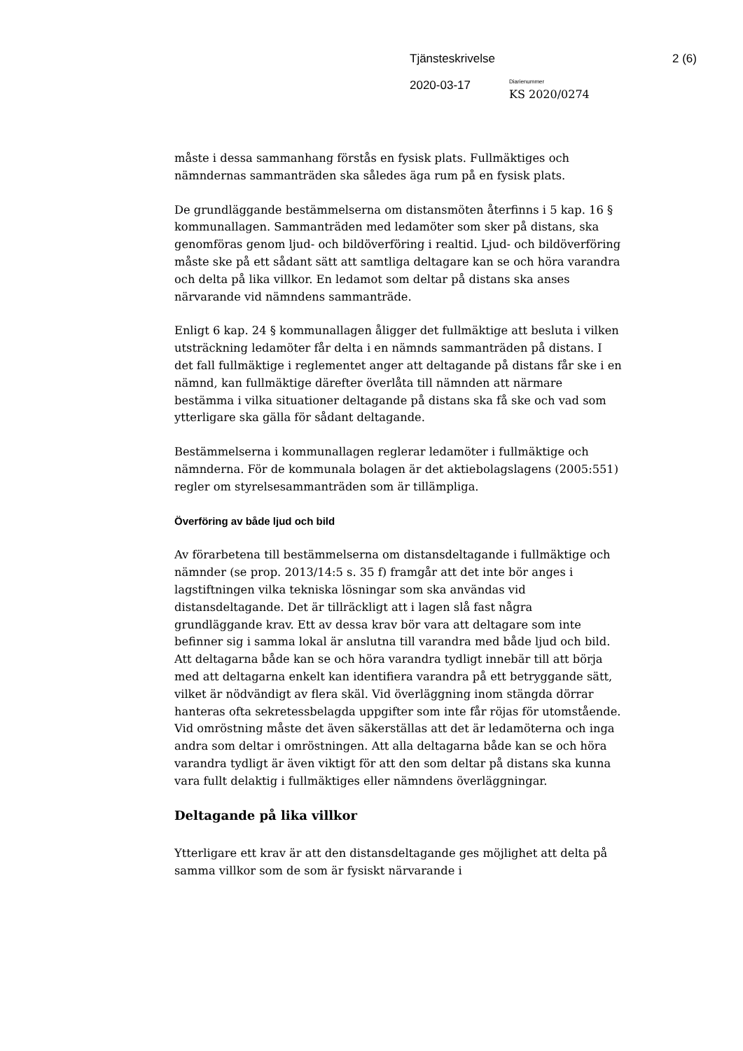Tjänsteskrivelse 2 (6)
2020-03-17
Diarienummer
KS 2020/0274
måste i dessa sammanhang förstås en fysisk plats. Fullmäktiges och nämndernas sammanträden ska således äga rum på en fysisk plats.
De grundläggande bestämmelserna om distansmöten återfinns i 5 kap. 16 § kommunallagen. Sammanträden med ledamöter som sker på distans, ska genomföras genom ljud- och bildöverföring i realtid. Ljud- och bildöverföring måste ske på ett sådant sätt att samtliga deltagare kan se och höra varandra och delta på lika villkor. En ledamot som deltar på distans ska anses närvarande vid nämndens sammanträde.
Enligt 6 kap. 24 § kommunallagen åligger det fullmäktige att besluta i vilken utsträckning ledamöter får delta i en nämnds sammanträden på distans. I det fall fullmäktige i reglementet anger att deltagande på distans får ske i en nämnd, kan fullmäktige därefter överlåta till nämnden att närmare bestämma i vilka situationer deltagande på distans ska få ske och vad som ytterligare ska gälla för sådant deltagande.
Bestämmelserna i kommunallagen reglerar ledamöter i fullmäktige och nämnderna. För de kommunala bolagen är det aktiebolagslagens (2005:551) regler om styrelsesammanträden som är tillämpliga.
Överföring av både ljud och bild
Av förarbetena till bestämmelserna om distansdeltagande i fullmäktige och nämnder (se prop. 2013/14:5 s. 35 f) framgår att det inte bör anges i lagstiftningen vilka tekniska lösningar som ska användas vid distansdeltagande. Det är tillräckligt att i lagen slå fast några grundläggande krav. Ett av dessa krav bör vara att deltagare som inte befinner sig i samma lokal är anslutna till varandra med både ljud och bild. Att deltagarna både kan se och höra varandra tydligt innebär till att börja med att deltagarna enkelt kan identifiera varandra på ett betryggande sätt, vilket är nödvändigt av flera skäl. Vid överläggning inom stängda dörrar hanteras ofta sekretessbelagda uppgifter som inte får röjas för utomstående. Vid omröstning måste det även säkerställas att det är ledamöterna och inga andra som deltar i omröstningen. Att alla deltagarna både kan se och höra varandra tydligt är även viktigt för att den som deltar på distans ska kunna vara fullt delaktig i fullmäktiges eller nämndens överläggningar.
Deltagande på lika villkor
Ytterligare ett krav är att den distansdeltagande ges möjlighet att delta på samma villkor som de som är fysiskt närvarande i